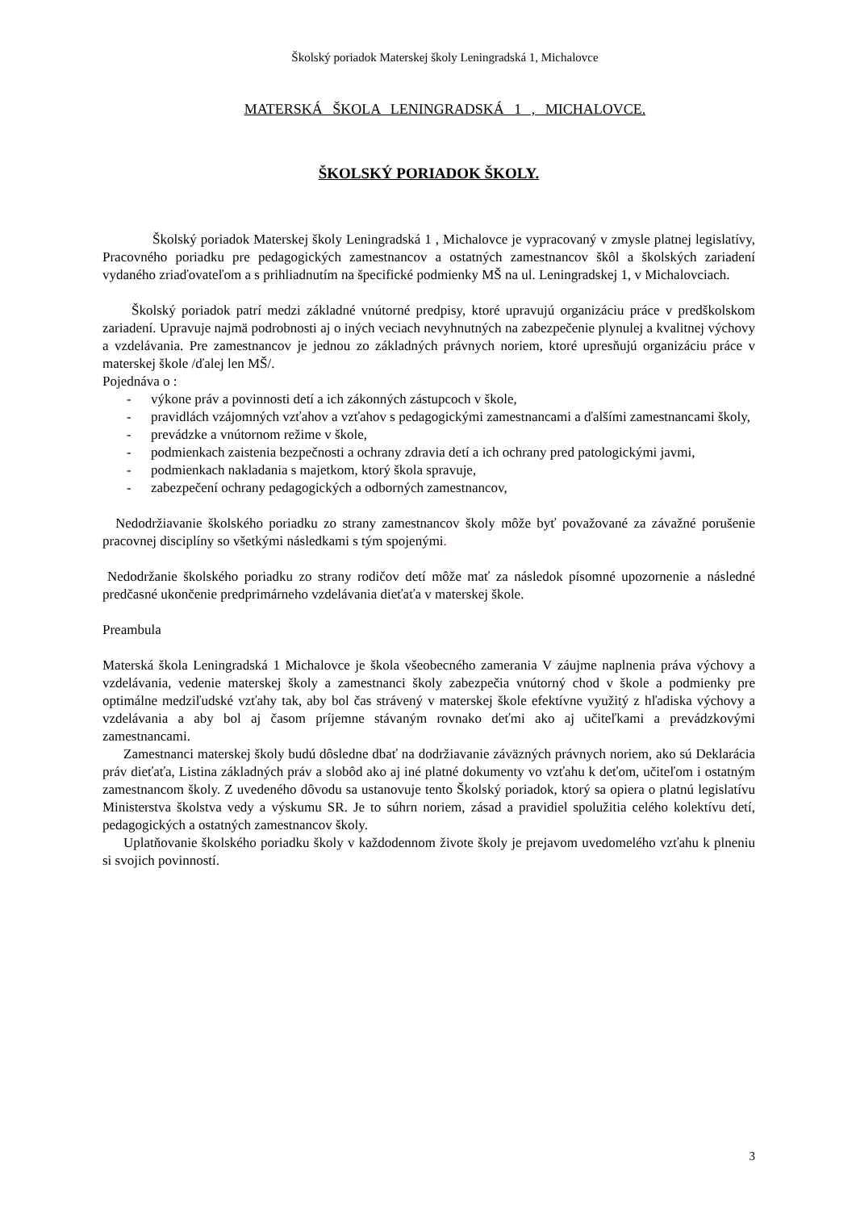Školský poriadok Materskej školy Leningradská 1, Michalovce
MATERSKÁ ŠKOLA LENINGRADSKÁ 1 , MICHALOVCE.
ŠKOLSKÝ PORIADOK ŠKOLY.
Školský poriadok Materskej školy Leningradská 1 , Michalovce je vypracovaný v zmysle platnej legislatívy, Pracovného poriadku pre pedagogických zamestnancov a ostatných zamestnancov škôl a školských zariadení vydaného zriaďovateľom a s prihliadnutím na špecifické podmienky MŠ na ul. Leningradskej 1, v Michalovciach.
Školský poriadok patrí medzi základné vnútorné predpisy, ktoré upravujú organizáciu práce v predškolskom zariadení. Upravuje najmä podrobnosti aj o iných veciach nevyhnutných na zabezpečenie plynulej a kvalitnej výchovy a vzdelávania. Pre zamestnancov je jednou zo základných právnych noriem, ktoré upresňujú organizáciu práce v materskej škole /ďalej len MŠ/.
Pojednáva o :
- výkone práv a povinnosti detí a ich zákonných zástupcoch v škole,
- pravidlách vzájomných vzťahov a vzťahov s pedagogickými zamestnancami a ďalšími zamestnancami školy,
- prevádzke a vnútornom režime v škole,
- podmienkach zaistenia bezpečnosti a ochrany zdravia detí a ich ochrany pred patologickými javmi,
- podmienkach nakladania s majetkom, ktorý škola spravuje,
- zabezpečení ochrany pedagogických a odborných zamestnancov,
Nedodržiavanie školského poriadku zo strany zamestnancov školy môže byť považované za závažné porušenie pracovnej disciplíny so všetkými následkami s tým spojenými.
Nedodržanie školského poriadku zo strany rodičov detí môže mať za následok písomné upozornenie a následné predčasné ukončenie predprimárneho vzdelávania dieťaťa v materskej škole.
Preambula
Materská škola Leningradská 1 Michalovce je škola všeobecného zamerania V záujme naplnenia práva výchovy a vzdelávania, vedenie materskej školy a zamestnanci školy zabezpečia vnútorný chod v škole a podmienky pre optimálne medziľudské vzťahy tak, aby bol čas strávený v materskej škole efektívne využitý z hľadiska výchovy a vzdelávania a aby bol aj časom príjemne stávaným rovnako deťmi ako aj učiteľkami a prevádzkovými zamestnancami.
Zamestnanci materskej školy budú dôsledne dbať na dodržiavanie záväzných právnych noriem, ako sú Deklarácia práv dieťaťa, Listina základných práv a slobôd ako aj iné platné dokumenty vo vzťahu k deťom, učiteľom i ostatným zamestnancom školy. Z uvedeného dôvodu sa ustanovuje tento Školský poriadok, ktorý sa opiera o platnú legislatívu Ministerstva školstva vedy a výskumu SR. Je to súhrn noriem, zásad a pravidiel spolužitia celého kolektívu detí, pedagogických a ostatných zamestnancov školy.
Uplatňovanie školského poriadku školy v každodennom živote školy je prejavom uvedomelého vzťahu k plneniu si svojich povinností.
3